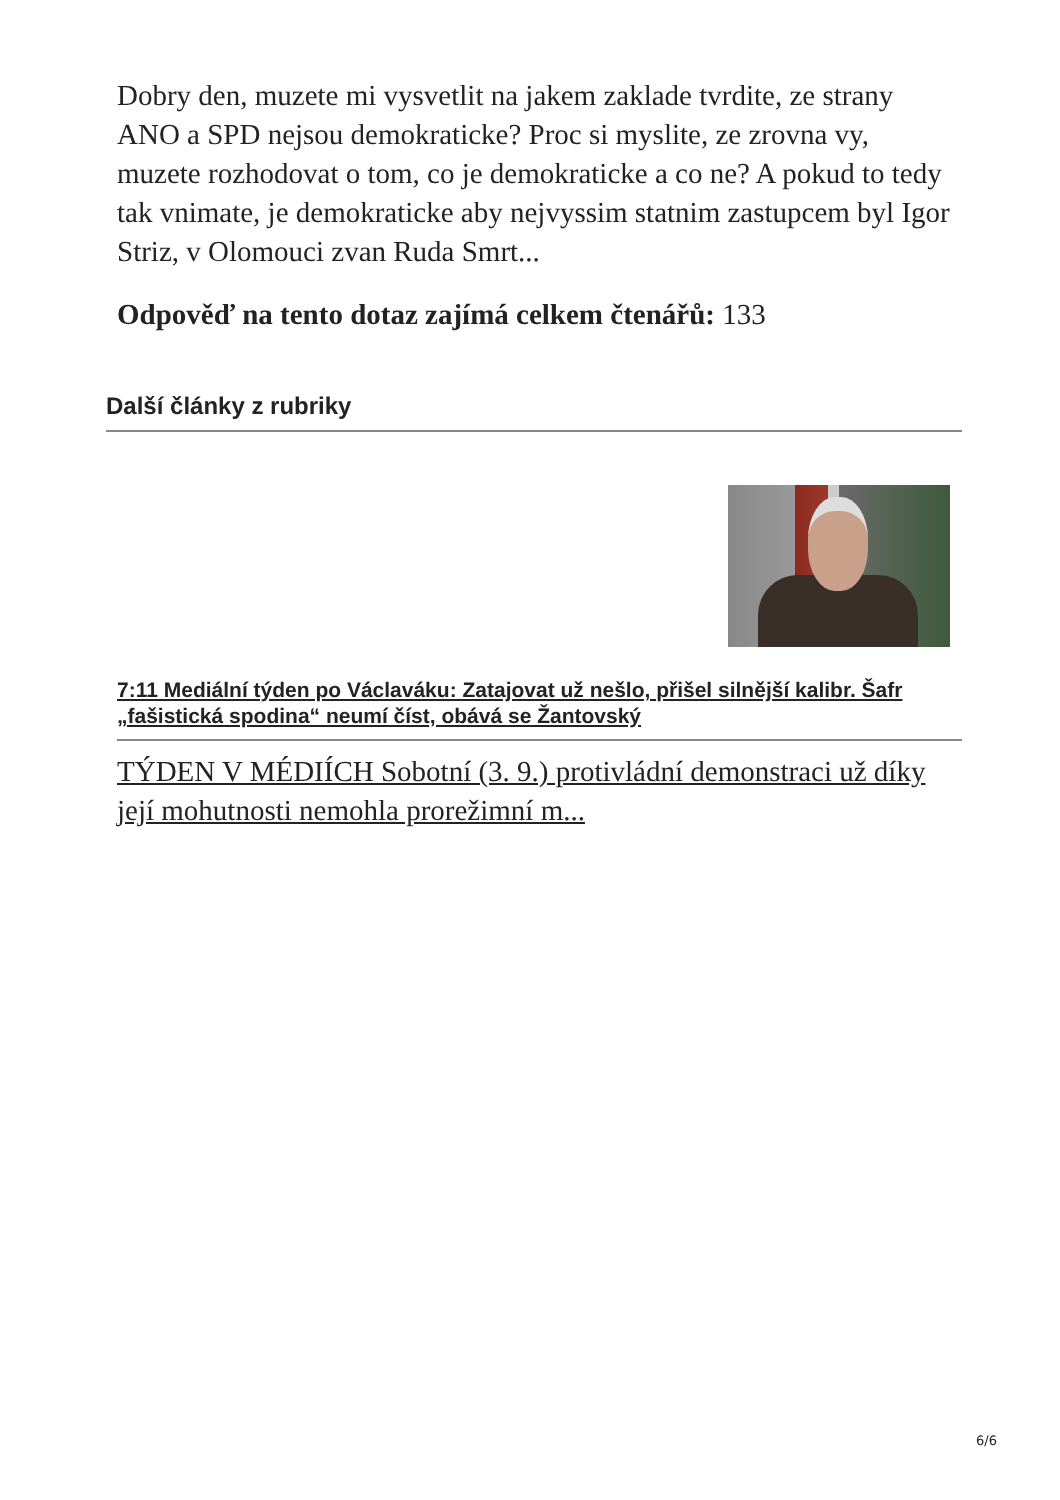Dobry den, muzete mi vysvetlit na jakem zaklade tvrdite, ze strany ANO a SPD nejsou demokraticke? Proc si myslite, ze zrovna vy, muzete rozhodovat o tom, co je demokraticke a co ne? A pokud to tedy tak vnimate, je demokraticke aby nejvyssim statnim zastupcem byl Igor Striz, v Olomouci zvan Ruda Smrt...
Odpověď na tento dotaz zajímá celkem čtenářů: 133
Další články z rubriky
7:11 Mediální týden po Václaváku: Zatajovat už nešlo, přišel silnější kalibr. Šafr „fašistická spodina“ neumí číst, obává se Žantovský
TÝDEN V MÉDIÍCH Sobotní (3. 9.) protivládní demonstraci už díky její mohutnosti nemohla prorežimní m...
6/6